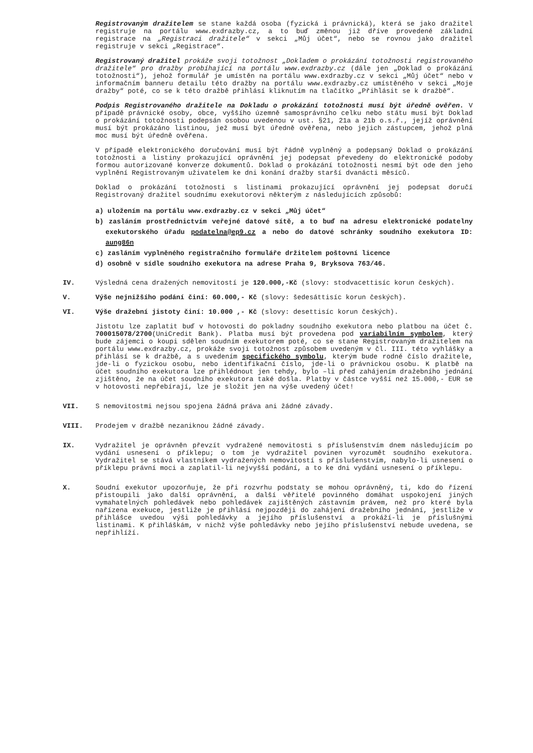Registrovaným dražitelem se stane každá osoba (fyzická i právnická), která se jako dražitel registruje na portálu www.exdrazby.cz, a to buď změnou již dříve provedené základní registrace na „Registraci dražitele“ v sekci „Můj účet“, nebo se rovnou jako dražitel registruje v sekci „Registrace“.
Registrovaný dražitel prokáže svoji totožnost „Dokladem o prokázání totožnosti registrovaného dražitele“ pro dražby probíhající na portálu www.exdrazby.cz (dále jen „Doklad o prokázání totožnosti“), jehož formulář je umístěn na portálu www.exdrazby.cz v sekci „Můj účet“ nebo v informačním banneru detailu této dražby na portálu www.exdrazby.cz umístěného v sekci „Moje dražby“ poté, co se k této dražbě přihlásí kliknutím na tlačítko „Přihlásit se k dražbě“.
Podpis Registrovaného dražitele na Dokladu o prokázání totožnosti musí být úředně ověřen. V případě právnické osoby, obce, vyššího územně samosprávního celku nebo státu musí být Doklad o prokázání totožnosti podepsán osobou uvedenou v ust. §21, 21a a 21b o.s.ř., jejíž oprávnění musí být prokázáno listinou, jež musí být úředně ověřena, nebo jejich zástupcem, jehož plná moc musí být úředně ověřena.
V případě elektronického doručování musí být řádně vyplněný a podepsaný Doklad o prokázání totožnosti a listiny prokazující oprávnění jej podepsat převedeny do elektronické podoby formou autorizované konverze dokumentů. Doklad o prokázání totožnosti nesmí být ode den jeho vyplnění Registrovaným uživatelem ke dni konání dražby starší dvanácti měsíců.
Doklad o prokázání totožnosti s listinami prokazující oprávnění jej podepsat doručí Registrovaný dražitel soudnímu exekutorovi některým z následujících způsobů:
a) uložením na portálu www.exdrazby.cz v sekci „Můj účet“
b) zasláním prostřednictvím veřejné datové sítě, a to buď na adresu elektronické podatelny exekutorského úřadu podatelna@ep9.cz a nebo do datové schránky soudního exekutora ID: aung86n
c) zasláním vyplněného registračního formuláře držitelem poštovní licence
d) osobně v sídle soudního exekutora na adrese Praha 9, Bryksova 763/46.
IV. Výsledná cena dražených nemovitostí je 120.000,-Kč (slovy: stodvacettisíc korun českých).
V. Výše nejnižšího podání činí: 60.000,- Kč (slovy: šedesáttisíc korun českých).
VI. Výše dražební jistoty činí: 10.000 ,- Kč (slovy: desettisíc korun českých).
Jistotu lze zaplatit buď v hotovosti do pokladny soudního exekutora nebo platbou na účet č. 700015078/2700(UniCredit Bank). Platba musí být provedena pod variabilním symbolem, který bude zájemci o koupi sdělen soudním exekutorem poté, co se stane Registrovaným dražitelem na portálu www.exdrazby.cz, prokáže svoji totožnost způsobem uvedeným v čl. III. této vyhlášky a přihlásí se k dražbě, a s uvedením specifického symbolu, kterým bude rodné číslo dražitele, jde-li o fyzickou osobu, nebo identifikační číslo, jde-li o právnickou osobu. K platbě na účet soudního exekutora lze přihlédnout jen tehdy, bylo –li před zahájením dražebního jednání zjištěno, že na účet soudního exekutora také došla. Platby v částce vyšší než 15.000,- EUR se v hotovosti nepřebírají, lze je složit jen na výše uvedený účet!
VII. S nemovitostmi nejsou spojena žádná práva ani žádné závady.
VIII. Prodejem v dražbě nezaniknou žádné závady.
IX. Vydražitel je oprávněn převzít vydražené nemovitosti s příslušenstvím dnem následujícím po vydání usnesení o příklepu; o tom je vydražitel povinen vyrozumět soudního exekutora. Vydražitel se stává vlastníkem vydražených nemovitostí s příslušenstvím, nabylo-li usnesení o příklepu právní moci a zaplatil-li nejvyšší podání, a to ke dni vydání usnesení o příklepu.
X. Soudní exekutor upozorňuje, že při rozvrhu podstaty se mohou oprávněný, ti, kdo do řízení přistoupili jako další oprávnění, a další věřitelé povinného domáhat uspokojení jiných vymahatelných pohledávek nebo pohledávek zajištěných zástavním právem, než pro které byla nařízena exekuce, jestliže je přihlásí nejpozději do zahájení dražebního jednání, jestliže v přihlášce uvedou výši pohledávky a jejího příslušenství a prokáží-li je příslušnými listinami. K přihláškám, v nichž výše pohledávky nebo jejího příslušenství nebude uvedena, se nepřihlíží.